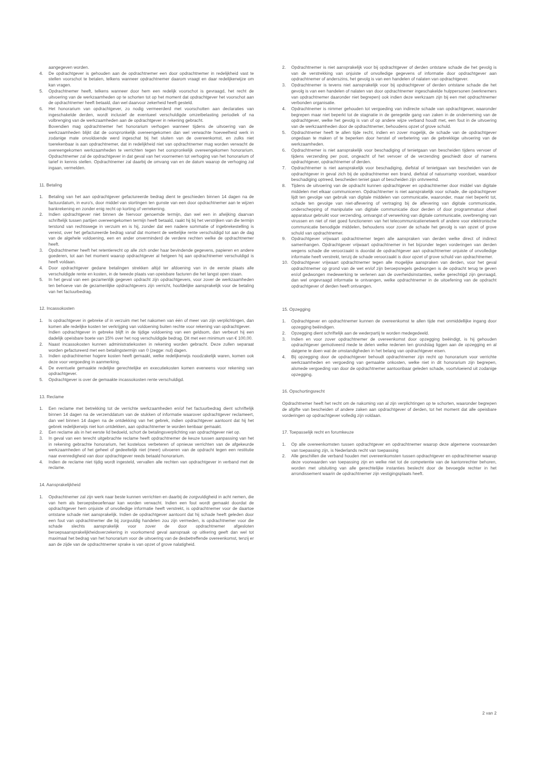aangegeven worden.
4. De opdrachtgever is gehouden aan de opdrachtnemer een door opdrachtnemer in redelijkheid vast te stellen voorschot te betalen, telkens wanneer opdrachtnemer daarom vraagt en daar redelijkerwijze om kan vragen.
5. Opdrachtnemer heeft, telkens wanneer door hem een redelijk voorschot is gevraagd, het recht de uitvoering van de werkzaamheden op te schorten tot op het moment dat opdrachtgever het voorschot aan de opdrachtnemer heeft betaald, dan wel daarvoor zekerheid heeft gesteld.
6. Het honorarium van opdrachtgever, zo nodig vermeerderd met voorschotten aan declaraties van ingeschakelde derden, wordt inclusief de eventueel verschuldigde omzetbelasting periodiek of na volbrenging van de werkzaamheden aan de opdrachtgever in rekening gebracht.
Bovendien mag opdrachtnemer het honorarium verhogen wanneer tijdens de uitvoering van de werkzaamheden blijkt dat de oorspronkelijk overeengekomen dan wel verwachte hoeveelheid werk in zodanige mate onvoldoende werd ingeschat bij het sluiten van de overeenkomst, en zulks niet toerekenbaar is aan opdrachtnemer, dat in redelijkheid niet van opdrachtnemer mag worden verwacht de overeengekomen werkzaamheden te verrichten tegen het oorspronkelijk overeengekomen honorarium. Opdrachtnemer zal de opdrachtgever in dat geval van het voornemen tot verhoging van het honorarium of tarief in kennis stellen. Opdrachtnemer zal daarbij de omvang van en de datum waarop de verhoging zal ingaan, vermelden.
11. Betaling
1. Betaling van het aan opdrachtgever gefactureerde bedrag dient te geschieden binnen 14 dagen na de factuurdatum, in euro's, door middel van stortingen ten gunste van een door opdrachtnemer aan te wijzen bankrekening en zonder enig recht op korting of verrekening.
2. Indien opdrachtgever niet binnen de hiervoor genoemde termijn, dan wel een in afwijking daarvan schriftelijk tussen partijen overeengekomen termijn heeft betaald, raakt hij bij het verstrijken van die termijn terstond van rechtswege in verzuim en is hij, zonder dat een nadere sommatie of ingebrekestelling is vereist, over het gefactureerde bedrag vanaf dat moment de wettelijke rente verschuldigd tot aan de dag van de algehele voldoening, een en ander onverminderd de verdere rechten welke de opdrachtnemer heeft.
3. Opdrachtnemer heeft het retentierecht op alle zich onder haar bevindende gegevens, papieren en andere goederen, tot aan het moment waarop opdrachtgever al hetgeen hij aan opdrachtnemer verschuldigd is heeft voldaan.
4. Door opdrachtgever gedane betalingen strekken altijd ter afdoening van in de eerste plaats alle verschuldigde rente en kosten, in de tweede plaats van opeisbare facturen die het langst open staan.
5. In het geval van een gezamenlijk gegeven opdracht zijn opdrachtgevers, voor zover de werkzaamheden ten behoeve van de gezamenlijke opdrachtgevers zijn verricht, hoofdelijke aansprakelijk voor de betaling van het factuurbedrag.
12. Incassokosten
1. Is opdrachtgever in gebreke of in verzuim met het nakomen van één of meer van zijn verplichtingen, dan komen alle redelijke kosten ter verkrijging van voldoening buiten rechte voor rekening van opdrachtgever.
Indien opdrachtgever in gebreke blijft in de tijdige voldoening van een geldsom, dan verbeurt hij een dadelijk opeisbare boete van 15% over het nog verschuldigde bedrag. Dit met een minimum van € 100,00.
2. Naast incassokosten kunnen administratiekosten in rekening worden gebracht. Deze zullen separaat worden gefactureerd met een betalingstermijn van 0 (zegge: nul) dagen.
3. Indien opdrachtnemer hogere kosten heeft gemaakt, welke redelijkerwijs noodzakelijk waren, komen ook deze voor vergoeding in aanmerking.
4. De eventuele gemaakte redelijke gerechtelijke en executiekosten komen eveneens voor rekening van opdrachtgever.
5. Opdrachtgever is over de gemaakte incassokosten rente verschuldigd.
13. Reclame
1. Een reclame met betrekking tot de verrichte werkzaamheden en/of het factuurbedrag dient schriftelijk binnen 14 dagen na de verzenddatum van de stukken of informatie waarover opdrachtgever reclameert, dan wel binnen 14 dagen na de ontdekking van het gebrek, indien opdrachtgever aantoont dat hij het gebrek redelijkerwijs niet kon ontdekken, aan opdrachtnemer te worden kenbaar gemaakt.
2. Een reclame als in het eerste lid bedoeld, schort de betalingsverplichting van opdrachtgever niet op.
3. In geval van een terecht uitgebrachte reclame heeft opdrachtnemer de keuze tussen aanpassing van het in rekening gebrachte honorarium, het kosteloos verbeteren of opnieuw verrichten van de afgekeurde werkzaamheden of het geheel of gedeeltelijk niet (meer) uitvoeren van de opdracht tegen een restitutie naar evenredigheid van door opdrachtgever reeds betaald honorarium.
4. Indien de reclame niet tijdig wordt ingesteld, vervallen alle rechten van opdrachtgever in verband met de reclame.
14. Aansprakelijkheid
1. Opdrachtnemer zal zijn werk naar beste kunnen verrichten en daarbij de zorgvuldigheid in acht nemen, die van hem als beroepsbeoefenaar kan worden verwacht. Indien een fout wordt gemaakt doordat de opdrachtgever hem onjuiste of onvolledige informatie heeft verstrekt, is opdrachtnemer voor de daartoe ontstane schade niet aansprakelijk. Indien de opdrachtgever aantoont dat hij schade heeft geleden door een fout van opdrachtnemer die bij zorgvuldig handelen zou zijn vermeden, is opdrachtnemer voor die schade slechts aansprakelijk voor zover de door opdrachtnemer afgesloten beroepsaansprakelijkheidsverzekering in voorkomend geval aanspraak op uitkering geeft dan wel tot maximaal het bedrag van het honorarium voor de uitvoering van de desbetreffende overeenkomst, tenzij er aan de zijde van de opdrachtnemer sprake is van opzet of grove nalatigheid.
2. Opdrachtnemer is niet aansprakelijk voor bij opdrachtgever of derden ontstane schade die het gevolg is van de verstrekking van onjuiste of onvolledige gegevens of informatie door opdrachtgever aan opdrachtnemer of anderszins, het gevolg is van een handelen of nalaten van opdrachtgever.
3. Opdrachtnemer is tevens niet aansprakelijk voor bij opdrachtgever of derden ontstane schade die het gevolg is van een handelen of nalaten van door opdrachtnemer ingeschakelde hulppersonen (werknemers van opdrachtnemer daaronder niet begrepen) ook indien deze werkzaam zijn bij een met opdrachtnemer verbonden organisatie.
4. Opdrachtnemer is nimmer gehouden tot vergoeding van indirecte schade van opdrachtgever, waaronder begrepen maar niet beperkt tot de stagnatie in de geregelde gang van zaken in de onderneming van de opdrachtgever, welke het gevolg is van of op andere wijze verband houdt met, een fout in de uitvoering van de werkzaamheden door de opdrachtnemer, behoudens opzet of grove schuld.
5. Opdrachtnemer heeft te allen tijde recht, indien en zover mogelijk, de schade van de opdrachtgever ongedaan te maken of te beperken door herstel of verbetering van de gebrekkige uitvoering van de werkzaamheden.
6. Opdrachtnemer is niet aansprakelijk voor beschadiging of tenietgaan van bescheiden tijdens vervoer of tijdens verzending per post, ongeacht of het vervoer of de verzending geschiedt door of namens opdrachtgever, opdrachtnemer of derden.
7. Opdrachtnemer is niet aansprakelijk voor beschadiging, diefstal of tenietgaan van bescheiden van de opdrachtgever in geval zich bij de opdrachtnemer een brand, diefstal of natuurramp voordoet, waardoor beschadiging optreed, bescheiden teniet gaan of bescheiden zijn ontvreemd.
8. Tijdens de uitvoering van de opdracht kunnen opdrachtgever en opdrachtnemer door middel van digitale middelen met elkaar communiceren. Opdrachtnemer is niet aansprakelijk voor schade, die opdrachtgever lijdt ten gevolge van gebruik van digitale middelen van communicatie, waaronder, maar niet beperkt tot, schade ten gevolge van niet-aflevering of vertraging bij de aflevering van digitale communicatie, onderschepping of manipulatie van digitale communicatie door derden of door programmatuur ofwel apparatuur gebruikt voor verzending, ontvangst of verwerking van digitale communicatie, overbrenging van virussen en niet of niet goed functioneren van het telecommunicatienetwerk of andere voor elektronische communicatie benodigde middelen, behoudens voor zover de schade het gevolg is van opzet of grove schuld van opdrachtnemer.
9. Opdrachtgever vrijwaart opdrachtnemer tegen alle aanspraken van derden welke direct of indirect samenhangen. Opdrachtgever vrijwaart opdrachtnemer in het bijzonder tegen vorderingen van derden wegens schade die veroorzaakt is doordat de opdrachtgever aan opdrachtnemer onjuiste of onvolledige informatie heeft verstrekt, tenzij de schade veroorzaakt is door opzet of grove schuld van opdrachtnemer.
10. Opdrachtgever vrijwaart opdrachtnemer tegen alle mogelijke aanspraken van derden, voor het geval opdrachtnemer op grond van de wet en/of zijn beroepsregels gedwongen is de opdracht terug te geven en/of gedwongen medewerking te verlenen aan de overheidsinstanties, welke gerechtigd zijn gevraagd, dan wel ongevraagd informatie te ontvangen, welke opdrachtnemer in de uitoefening van de opdracht opdrachtgever of derden heeft ontvangen.
15. Opzegging
1. Opdrachtgever en opdrachtnemer kunnen de overeenkomst te allen tijde met onmiddellijke ingang door opzegging beëindigen.
2. Opzegging dient schriftelijk aan de wederpartij te worden medegedeeld.
3. Indien en voor zover opdrachtnemer de overeenkomst door opzegging beëindigt, is hij gehouden opdrachtgever gemotiveerd mede te delen welke redenen ten grondslag liggen aan de opzegging en al datgene te doen wat de omstandigheden in het belang van opdrachtgever eisen.
4. Bij opzegging door de opdrachtgever behoudt opdrachtnemer zijn recht op honorarium voor verrichte werkzaamheden en vergoeding van gemaakte onkosten, welke niet in dit honorarium zijn begrepen, alsmede vergoeding van door de opdrachtnemer aantoonbaar geleden schade, voortvloeiend uit zodanige opzegging.
16. Opschortingsrecht
Opdrachtnemer heeft het recht om de nakoming van al zijn verplichtingen op te schorten, waaronder begrepen de afgifte van bescheiden of andere zaken aan opdrachtgever of derden, tot het moment dat alle opeisbare vorderingen op opdrachtgever volledig zijn voldaan.
17. Toepasselijk recht en forumkeuze
1. Op alle overeenkomsten tussen opdrachtgever en opdrachtnemer waarop deze algemene voorwaarden van toepassing zijn, is Nederlands recht van toepassing
2. Alle geschillen die verband houden met overeenkomsten tussen opdrachtgever en opdrachtnemer waarop deze voorwaarden van toepassing zijn en welke niet tot de competentie van de kantonrechter behoren, worden met uitsluiting van alle gerechtelijke instanties beslecht door de bevoegde rechter in het arrondissement waarin de opdrachtnemer zijn vestigingsplaats heeft.
2 van 2